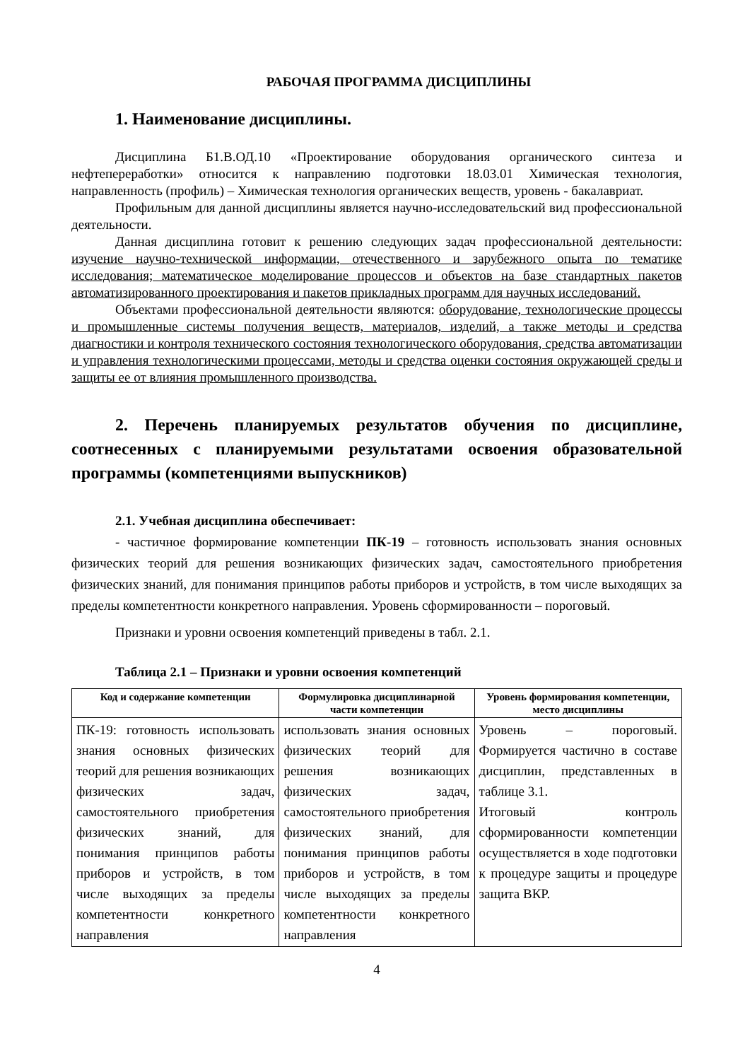РАБОЧАЯ ПРОГРАММА ДИСЦИПЛИНЫ
1. Наименование дисциплины.
Дисциплина Б1.В.ОД.10 «Проектирование оборудования органического синтеза и нефтепереработки» относится к направлению подготовки 18.03.01 Химическая технология, направленность (профиль) – Химическая технология органических веществ, уровень - бакалавриат.
Профильным для данной дисциплины является научно-исследовательский вид профессиональной деятельности.
Данная дисциплина готовит к решению следующих задач профессиональной деятельности: изучение научно-технической информации, отечественного и зарубежного опыта по тематике исследования; математическое моделирование процессов и объектов на базе стандартных пакетов автоматизированного проектирования и пакетов прикладных программ для научных исследований.
Объектами профессиональной деятельности являются: оборудование, технологические процессы и промышленные системы получения веществ, материалов, изделий, а также методы и средства диагностики и контроля технического состояния технологического оборудования, средства автоматизации и управления технологическими процессами, методы и средства оценки состояния окружающей среды и защиты ее от влияния промышленного производства.
2. Перечень планируемых результатов обучения по дисциплине, соотнесенных с планируемыми результатами освоения образовательной программы (компетенциями выпускников)
2.1. Учебная дисциплина обеспечивает:
- частичное формирование компетенции ПК-19 – готовность использовать знания основных физических теорий для решения возникающих физических задач, самостоятельного приобретения физических знаний, для понимания принципов работы приборов и устройств, в том числе выходящих за пределы компетентности конкретного направления. Уровень сформированности – пороговый.
Признаки и уровни освоения компетенций приведены в табл. 2.1.
Таблица 2.1 – Признаки и уровни освоения компетенций
| Код и содержание компетенции | Формулировка дисциплинарной части компетенции | Уровень формирования компетенции, место дисциплины |
| --- | --- | --- |
| ПК-19: готовность использовать знания основных физических теорий для решения возникающих физических задач, самостоятельного приобретения физических знаний, для понимания принципов работы приборов и устройств, в том числе выходящих за пределы компетентности конкретного направления | использовать знания основных физических теорий для решения возникающих физических задач, самостоятельного приобретения физических знаний, для понимания принципов работы приборов и устройств, в том числе выходящих за пределы компетентности конкретного направления | Уровень – пороговый. Формируется частично в составе дисциплин, представленных в таблице 3.1. Итоговый контроль сформированности компетенции осуществляется в ходе подготовки к процедуре защиты и процедуре защита ВКР. |
4